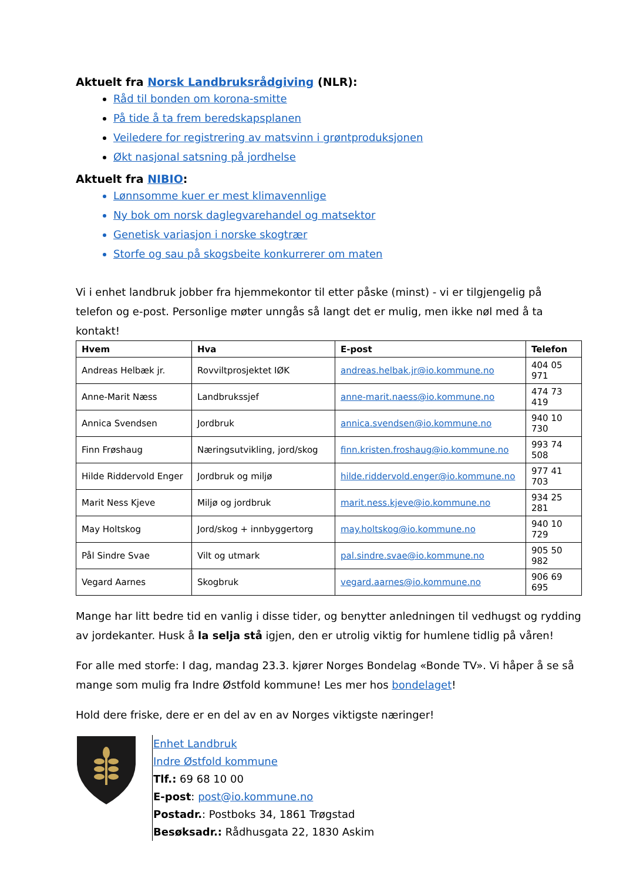Aktuelt fra Norsk Landbruksrådgiving (NLR):
Råd til bonden om korona-smitte
På tide å ta frem beredskapsplanen
Veiledere for registrering av matsvinn i grøntproduksjonen
Økt nasjonal satsning på jordhelse
Aktuelt fra NIBIO:
Lønnsomme kuer er mest klimavennlige
Ny bok om norsk daglegvarehandel og matsektor
Genetisk variasjon i norske skogtrær
Storfe og sau på skogsbeite konkurrerer om maten
Vi i enhet landbruk jobber fra hjemmekontor til etter påske (minst) - vi er tilgjengelig på telefon og e-post. Personlige møter unngås så langt det er mulig, men ikke nøl med å ta kontakt!
| Hvem | Hva | E-post | Telefon |
| --- | --- | --- | --- |
| Andreas Helbæk jr. | Rovviltprosjektet IØK | andreas.helbak.jr@io.kommune.no | 404 05 971 |
| Anne-Marit Næss | Landbrukssjef | anne-marit.naess@io.kommune.no | 474 73 419 |
| Annica Svendsen | Jordbruk | annica.svendsen@io.kommune.no | 940 10 730 |
| Finn Frøshaug | Næringsutvikling, jord/skog | finn.kristen.froshaug@io.kommune.no | 993 74 508 |
| Hilde Riddervold Enger | Jordbruk og miljø | hilde.riddervold.enger@io.kommune.no | 977 41 703 |
| Marit Ness Kjeve | Miljø og jordbruk | marit.ness.kjeve@io.kommune.no | 934 25 281 |
| May Holtskog | Jord/skog + innbyggertorg | may.holtskog@io.kommune.no | 940 10 729 |
| Pål Sindre Svae | Vilt og utmark | pal.sindre.svae@io.kommune.no | 905 50 982 |
| Vegard Aarnes | Skogbruk | vegard.aarnes@io.kommune.no | 906 69 695 |
Mange har litt bedre tid en vanlig i disse tider, og benytter anledningen til vedhugst og rydding av jordekanter. Husk å la selja stå igjen, den er utrolig viktig for humlene tidlig på våren!
For alle med storfe: I dag, mandag 23.3. kjører Norges Bondelag «Bonde TV». Vi håper å se så mange som mulig fra Indre Østfold kommune! Les mer hos bondelaget!
Hold dere friske, dere er en del av en av Norges viktigste næringer!
Enhet Landbruk
Indre Østfold kommune
Tlf.: 69 68 10 00
E-post: post@io.kommune.no
Postadr.: Postboks 34, 1861 Trøgstad
Besøksadr.: Rådhusgata 22, 1830 Askim